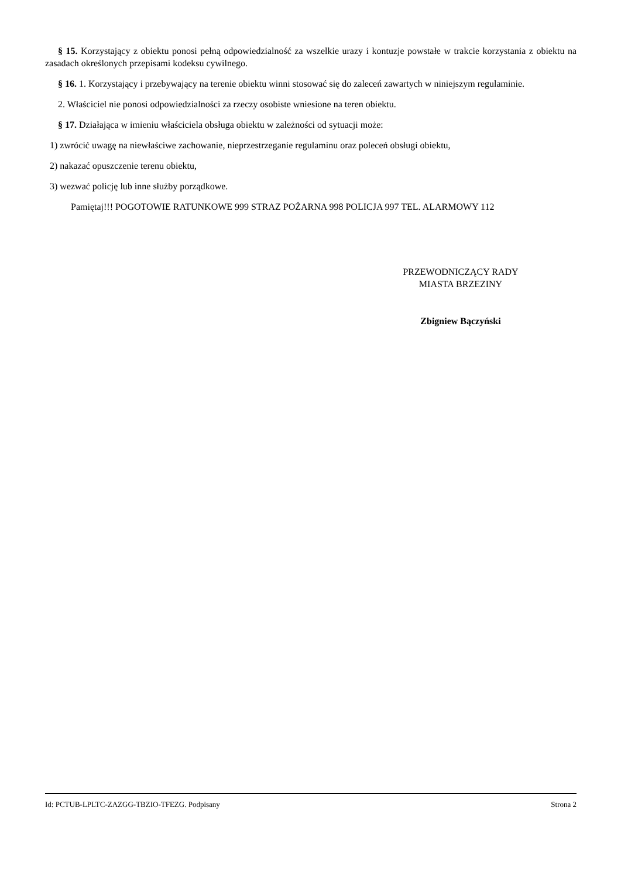§ 15. Korzystający z obiektu ponosi pełną odpowiedzialność za wszelkie urazy i kontuzje powstałe w trakcie korzystania z obiektu na zasadach określonych przepisami kodeksu cywilnego.
§ 16. 1. Korzystający i przebywający na terenie obiektu winni stosować się do zaleceń zawartych w niniejszym regulaminie.
2. Właściciel nie ponosi odpowiedzialności za rzeczy osobiste wniesione na teren obiektu.
§ 17. Działająca w imieniu właściciela obsługa obiektu w zależności od sytuacji może:
1) zwrócić uwagę na niewłaściwe zachowanie, nieprzestrzeganie regulaminu oraz poleceń obsługi obiektu,
2) nakazać opuszczenie terenu obiektu,
3) wezwać policję lub inne służby porządkowe.
Pamiętaj!!! POGOTOWIE RATUNKOWE 999 STRAZ POŻARNA 998 POLICJA 997 TEL. ALARMOWY 112
PRZEWODNICZĄCY RADY
MIASTA BRZEZINY
Zbigniew Bączyński
Id: PCTUB-LPLTC-ZAZGG-TBZIO-TFEZG. Podpisany Strona 2